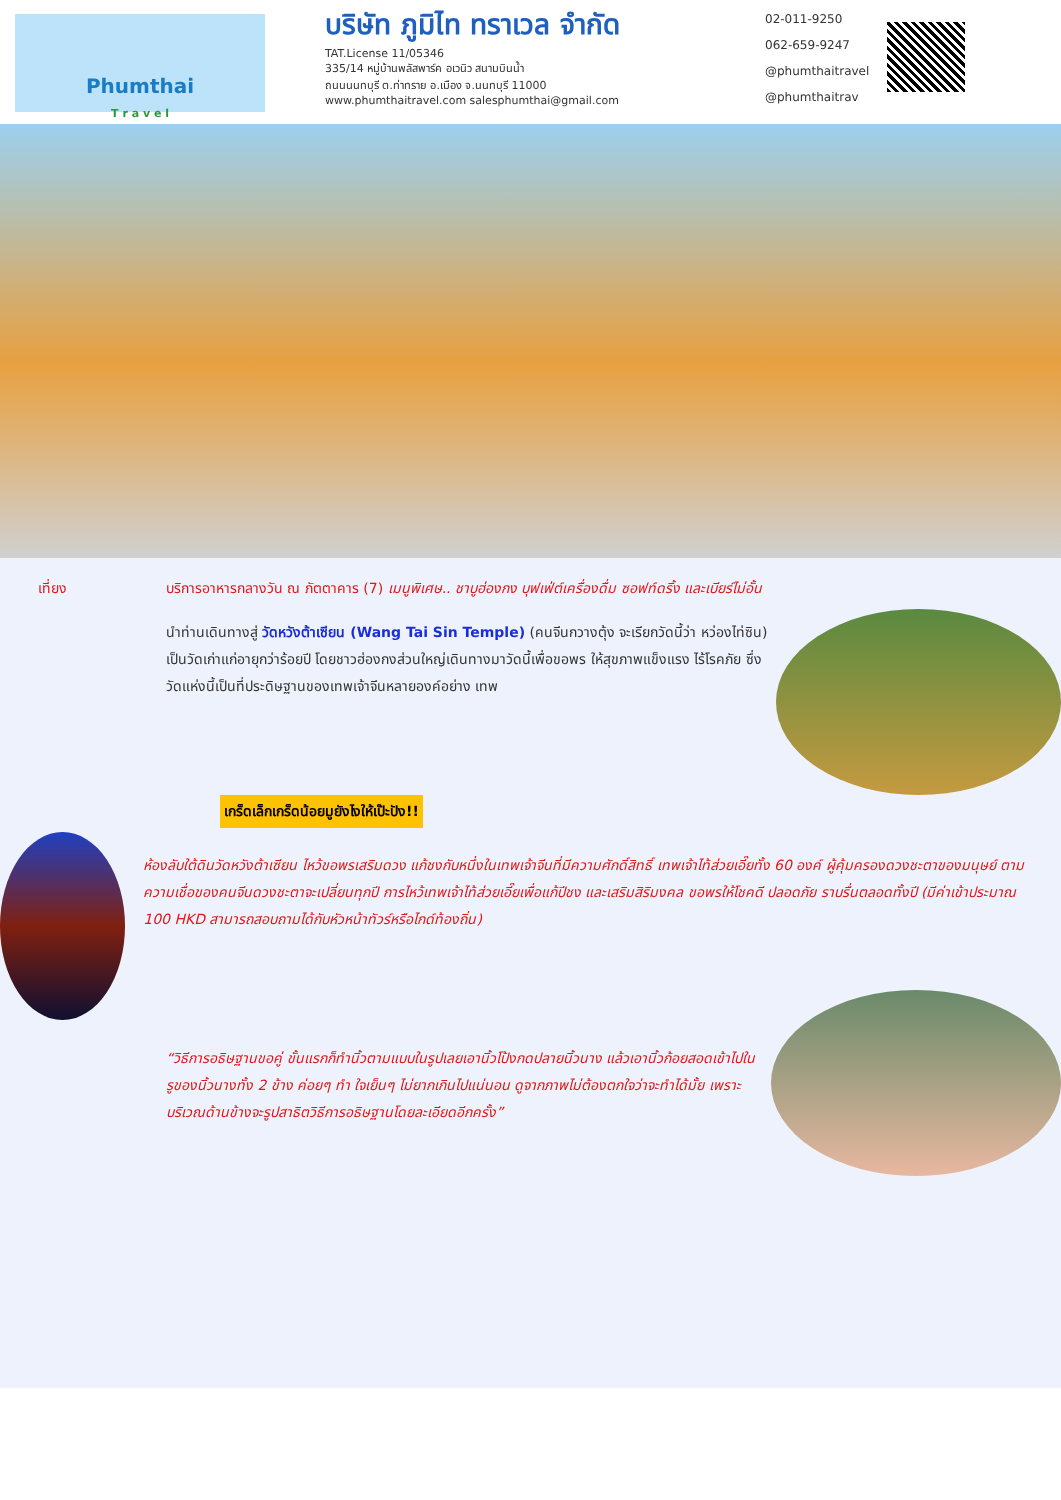Phumthai
T r a v e l
บริษัท ภูมิไท ทราเวล จำกัด
TAT.License 11/05346
335/14 หมู่บ้านพลัสพาร์ค อเวนิว สนามบินน้ำ
ถนนนนทบุรี ต.ท่าทราย อ.เมือง จ.นนทบุรี 11000
www.phumthaitravel.com salesphumthai@gmail.com
02-011-9250
062-659-9247
@phumthaitravel
@phumthaitrav
เที่ยง บริการอาหารกลางวัน ณ ภัตตาคาร (7) เมนูพิเศษ.. ชาบูฮ่องกง บุฟเฟ่ต์เครื่องดื่ม ซอฟท์ดริ้ง และเบียร์ไม่อั้น
นำท่านเดินทางสู่ วัดหวังต้าเซียน (Wang Tai Sin Temple) (คนจีนกวางตุ้ง จะเรียกวัดนี้ว่า หว่องไท่ซิน) เป็นวัดเก่าแก่อายุกว่าร้อยปี โดยชาวฮ่องกงส่วนใหญ่เดินทางมาวัดนี้เพื่อขอพร ให้สุขภาพแข็งแรง ไร้โรคภัย ซึ่งวัดแห่งนี้เป็นที่ประดิษฐานของเทพเจ้าจีนหลายองค์อย่าง เทพ
เกร็ดเล็กเกร็ดน้อยมูยังไงให้เป๊ะปัง!!
ห้องลับใต้ดินวัดหวังต้าเซียน ไหว้ขอพรเสริมดวง แก้ชงกับหนึ่งในเทพเจ้าจีนที่มีความศักดิ์สิทธิ์ เทพเจ้าไท้ส่วยเอี๊ยทั้ง 60 องค์ ผู้คุ้มครองดวงชะตาของมนุษย์ ตามความเชื่อของคนจีนดวงชะตาจะเปลี่ยนทุกปี การไหว้เทพเจ้าไท้ส่วยเอี๊ยเพื่อแก้ปีชง และเสริมสิริมงคล ขอพรให้โชคดี ปลอดภัย ราบรื่นตลอดทั้งปี (มีค่าเข้าประมาณ 100 HKD สามารถสอบถามได้กับหัวหน้าทัวร์หรือไกด์ท้องถิ่น)
“วิธีการอธิษฐานขอคู่ ขั้นแรกก็ทำนิ้วตามแบบในรูปเลยเอานิ้วโป้งกดปลายนิ้วนาง แล้วเอานิ้วก้อยสอดเข้าไปในรูของนิ้วนางทั้ง 2 ข้าง ค่อยๆ ทำ ใจเย็นๆ ไม่ยากเกินไปแน่นอน ดูจากภาพไม่ต้องตกใจว่าจะทำได้มั้ย เพราะบริเวณด้านข้างจะรูปสาธิตวิธีการอธิษฐานโดยละเอียดอีกครั้ง”